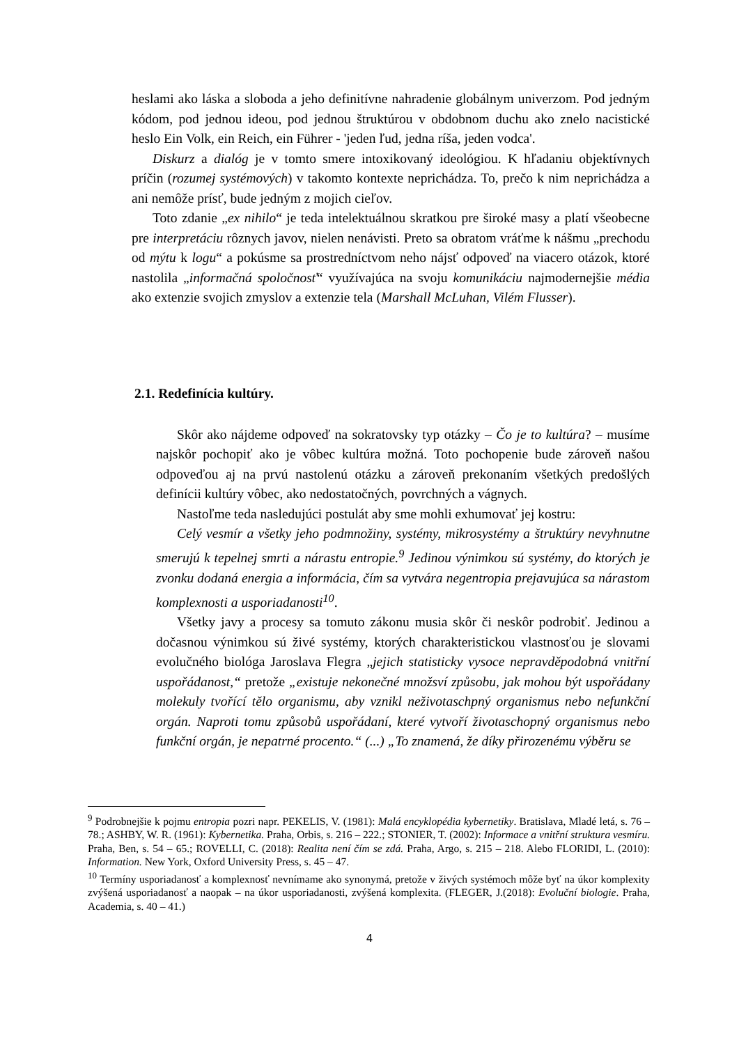heslami ako láska a sloboda a jeho definitívne nahradenie globálnym univerzom. Pod jedným kódom, pod jednou ideou, pod jednou štruktúrou v obdobnom duchu ako znelo nacistické heslo Ein Volk, ein Reich, ein Führer - 'jeden ľud, jedna ríša, jeden vodca'.
Diskurz a dialóg je v tomto smere intoxikovaný ideológiou. K hľadaniu objektívnych príčin (rozumej systémových) v takomto kontexte neprichádza. To, prečo k nim neprichádza a ani nemôže prísť, bude jedným z mojich cieľov.
Toto zdanie „ex nihilo“ je teda intelektuálnou skratkou pre široké masy a platí všeobecne pre interpretáciu rôznych javov, nielen nenávisti. Preto sa obratom vráťme k nášmu „prechodu od mýtu k logu“ a pokúsme sa prostredníctvom neho nájsť odpoveď na viacero otázok, ktoré nastolila „informačná spoločnosť“ využívajúca na svoju komunikáciu najmodernejšie média ako extenzie svojich zmyslov a extenzie tela (Marshall McLuhan, Vilém Flusser).
2.1. Redefinícia kultúry.
Skôr ako nájdeme odpoveď na sokratovsky typ otázky – Čo je to kultúra? – musíme najskôr pochopiť ako je vôbec kultúra možná. Toto pochopenie bude zároveň našou odpoveďou aj na prvú nastolenú otázku a zároveň prekonaním všetkých predošlých definícii kultúry vôbec, ako nedostatočných, povrchných a vágnych.
Nastoľme teda nasledujúci postulát aby sme mohli exhumovať jej kostru:
Celý vesmír a všetky jeho podmnožiny, systémy, mikrosystémy a štruktúry nevyhnutne smerujú k tepelnej smrti a nárastu entropie.<sup>9</sup> Jedinou výnimkou sú systémy, do ktorých je zvonku dodaná energia a informácia, čím sa vytvára negentropia prejavujúca sa nárastom komplexnosti a usporiadanosti<sup>10</sup>.
Všetky javy a procesy sa tomuto zákonu musia skôr či neskôr podrobiť. Jedinou a dočasnou výnimkou sú živé systémy, ktorých charakteristickou vlastnosťou je slovami evolučného biológa Jaroslava Flegra „jejich statisticky vysoce nepravděpodobná vnitřní uspořádanost,“ pretože „existuje nekonečné množsví způsobu, jak mohou být uspořádany molekuly tvořící tělo organismu, aby vznikl neživotaschpný organismus nebo nefunkční orgán. Naproti tomu způsobů uspořádaní, které vytvoří životaschopný organismus nebo funkční orgán, je nepatrné procento.“ (...) „To znamená, že díky přirozenému výběru se
<sup>9</sup> Podrobnejšie k pojmu entropia pozri napr. PEKELIS, V. (1981): Malá encyklopédia kybernetiky. Bratislava, Mladé letá, s. 76 – 78.; ASHBY, W. R. (1961): Kybernetika. Praha, Orbis, s. 216 – 222.; STONIER, T. (2002): Informace a vnitřní struktura vesmíru. Praha, Ben, s. 54 – 65.; ROVELLI, C. (2018): Realita není čím se zdá. Praha, Argo, s. 215 – 218. Alebo FLORIDI, L. (2010): Information. New York, Oxford University Press, s. 45 – 47.
<sup>10</sup> Termíny usporiadanosť a komplexnosť nevnímame ako synonymá, pretože v živých systémoch môže byť na úkor komplexity zvýšená usporiadanosť a naopak – na úkor usporiadanosti, zvýšená komplexita. (FLEGER, J.(2018): Evoluční biologie. Praha, Academia, s. 40 – 41.)
4